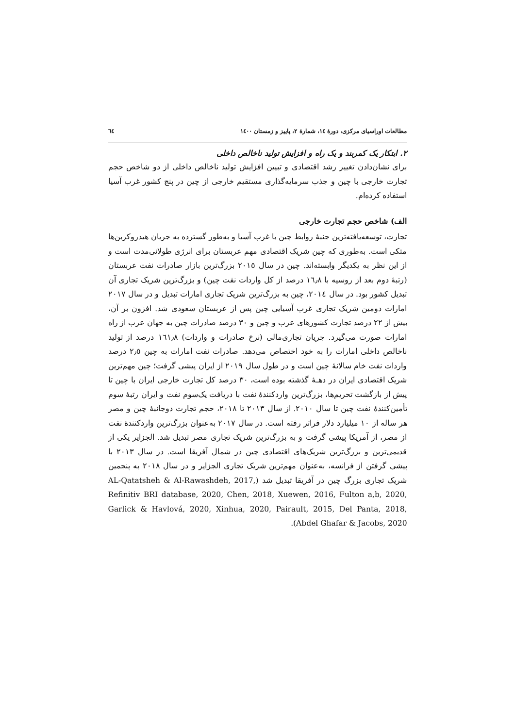مطالعات اوراسیای مرکزی، دورهٔ ١٤، شمارهٔ ٢، پاییز و زمستان ١٤٠٠ ٦٤
٢. ابتکار یک کمربند و یک راه و افزایش تولید ناخالص داخلی
برای نشان‌دادن تغییر رشد اقتصادی و تبیین افزایش تولید ناخالص داخلی از دو شاخص حجم تجارت خارجی با چین و جذب سرمایه‌گذاری مستقیم خارجی از چین در پنج کشور غرب آسیا استفاده کرده‌ام.
الف) شاخص حجم تجارت خارجی
تجارت، توسعه‌یافته‌ترین جنبهٔ روابط چین با غرب آسیا و به‌طور گسترده به جریان هیدروکربن‌ها متکی است. به‌طوری که چین شریک اقتصادی مهم عربستان برای انرژی طولانی‌مدت است و از این نظر به یکدیگر وابسته‌اند. چین در سال ٢٠١٥ بزرگ‌ترین بازار صادرات نفت عربستان (رتبهٔ دوم بعد از روسیه با ١٦٫٨ درصد از کل واردات نفت چین) و بزرگ‌ترین شریک تجاری آن تبدیل کشور بود. در سال ٢٠١٤، چین به بزرگ‌ترین شریک تجاری امارات تبدیل و در سال ٢٠١٧ امارات دومین شریک تجاری غرب آسیایی چین پس از عربستان سعودی شد. افزون بر آن، بیش از ٢٢ درصد تجارت کشورهای عرب و چین و ٣٠ درصد صادرات چین به جهان عرب از راه امارات صورت می‌گیرد. جریان تجاری‌مالی (نرخ صادرات و واردات) ١٦١٫٨ درصد از تولید ناخالص داخلی امارات را به خود اختصاص می‌دهد. صادرات نفت امارات به چین ٢٫٥ درصد واردات نفت خام سالانهٔ چین است و در طول سال ٢٠١٩ از ایران پیشی گرفت؛ چین مهم‌ترین شریک اقتصادی ایران در دهـهٔ گذشته بوده است، ٣٠ درصد کل تجارت خارجی ایران با چین تا پیش از بازگشت تحریم‌ها، بزرگ‌ترین واردکنندهٔ نفت با دریافت یک‌سوم نفت و ایران رتبهٔ سوم تأمین‌کنندهٔ نفت چین تا سال ٢٠١٠. از سال ٢٠١٣ تا ٢٠١٨، حجم تجارت دوجانبهٔ چین و مصر هر ساله از ١٠ میلیارد دلار فراتر رفته است. در سال ٢٠١٧ به‌عنوان بزرگ‌ترین واردکنندهٔ نفت از مصر، از آمریکا پیشی گرفت و به بزرگ‌ترین شریک تجاری مصر تبدیل شد. الجزایر یکی از قدیمی‌ترین و بزرگ‌ترین شریک‌های اقتصادی چین در شمال آفریقا است. در سال ٢٠١٣ با پیشی گرفتن از فرانسه، به‌عنوان مهم‌ترین شریک تجاری الجزایر و در سال ٢٠١٨ به پنجمین شریک تجاری بزرگ چین در آفریقا تبدیل شد (AL-Qatatsheh & Al-Rawashdeh, 2017, Refinitiv BRI database, 2020, Chen, 2018, Xuewen, 2016, Fulton a,b, 2020, Garlick & Havlová, 2020, Xinhua, 2020, Pairault, 2015, Del Panta, 2018, Abdel Ghafar & Jacobs, 2020).